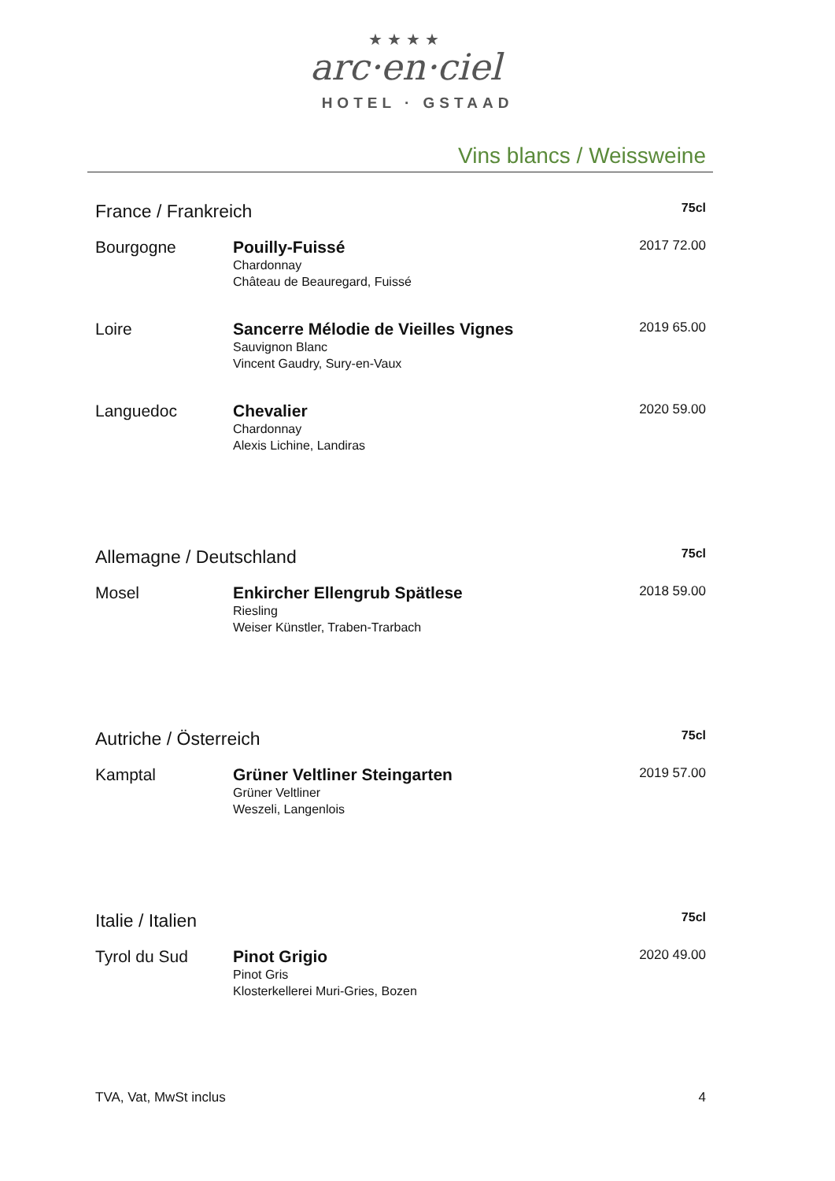★★★★
arc·en·ciel
HOTEL · GSTAAD
Vins blancs / Weissweine
| France / Frankreich | | | 75cl |
| Bourgogne | Pouilly-Fuissé Chardonnay Château de Beauregard, Fuissé | 2017 | 72.00 |
| Loire | Sancerre Mélodie de Vieilles Vignes Sauvignon Blanc Vincent Gaudry, Sury-en-Vaux | 2019 | 65.00 |
| Languedoc | Chevalier Chardonnay Alexis Lichine, Landiras | 2020 | 59.00 |
| Allemagne / Deutschland | | | 75cl |
| Mosel | Enkircher Ellengrub Spätlese Riesling Weiser Künstler, Traben-Trarbach | 2018 | 59.00 |
| Autriche / Österreich | | | 75cl |
| Kamptal | Grüner Veltliner Steingarten Grüner Veltliner Weszeli, Langenlois | 2019 | 57.00 |
| Italie / Italien | | | 75cl |
| Tyrol du Sud | Pinot Grigio Pinot Gris Klosterkellerei Muri-Gries, Bozen | 2020 | 49.00 |
TVA, Vat, MwSt inclus 4